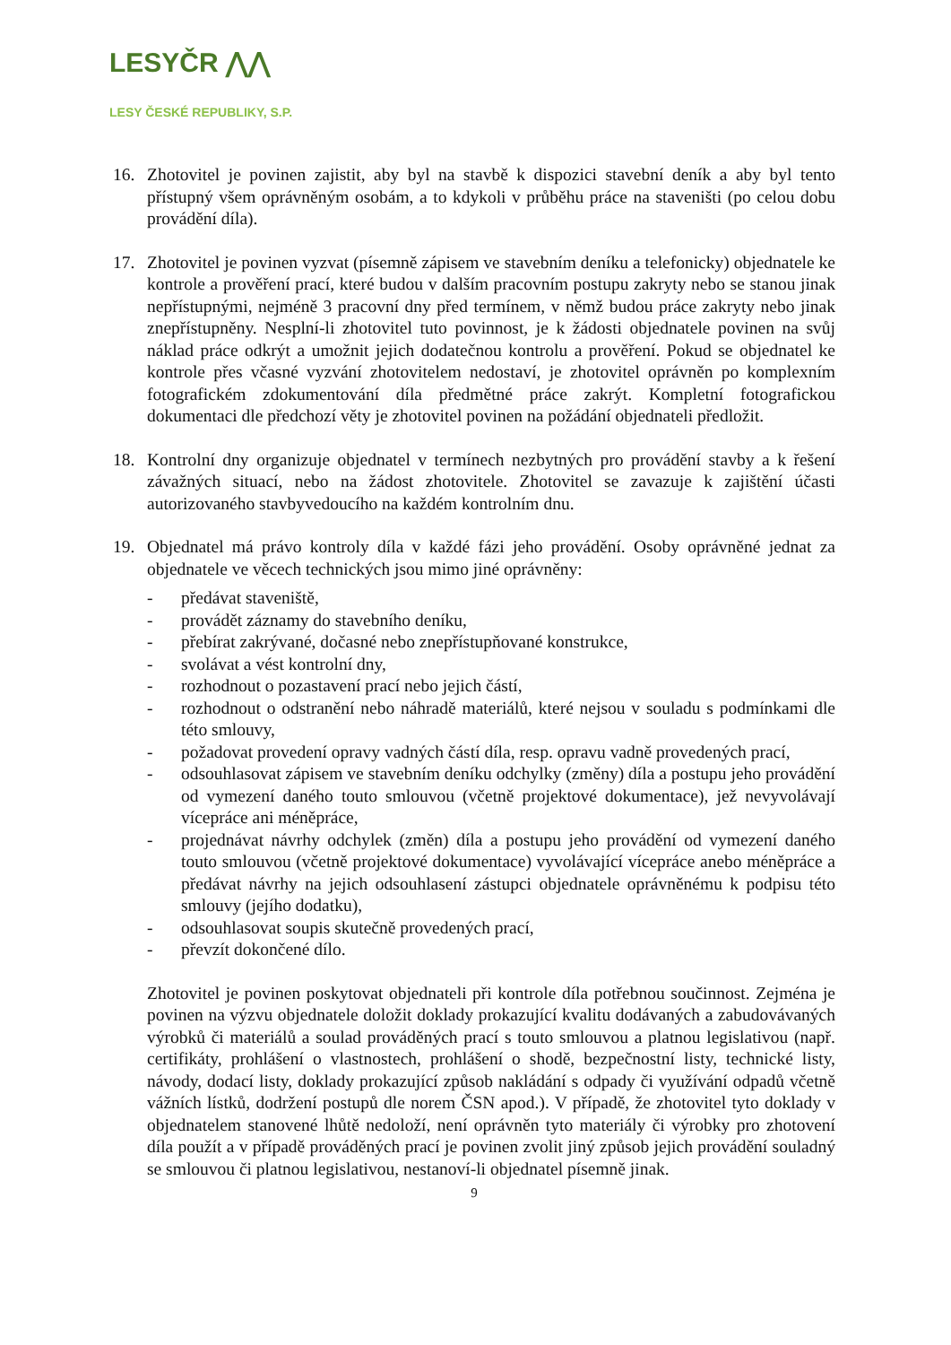LESYČR ⋀⋀
LESY ČESKÉ REPUBLIKY, S.P.
16. Zhotovitel je povinen zajistit, aby byl na stavbě k dispozici stavební deník a aby byl tento přístupný všem oprávněným osobám, a to kdykoli v průběhu práce na staveništi (po celou dobu provádění díla).
17. Zhotovitel je povinen vyzvat (písemně zápisem ve stavebním deníku a telefonicky) objednatele ke kontrole a prověření prací, které budou v dalším pracovním postupu zakryty nebo se stanou jinak nepřístupnými, nejméně 3 pracovní dny před termínem, v němž budou práce zakryty nebo jinak znepřístupněny. Nesplní-li zhotovitel tuto povinnost, je k žádosti objednatele povinen na svůj náklad práce odkrýt a umožnit jejich dodatečnou kontrolu a prověření. Pokud se objednatel ke kontrole přes včasné vyzvání zhotovitelem nedostaví, je zhotovitel oprávněn po komplexním fotografickém zdokumentování díla předmětné práce zakrýt. Kompletní fotografickou dokumentaci dle předchozí věty je zhotovitel povinen na požádání objednateli předložit.
18. Kontrolní dny organizuje objednatel v termínech nezbytných pro provádění stavby a k řešení závažných situací, nebo na žádost zhotovitele. Zhotovitel se zavazuje k zajištění účasti autorizovaného stavbyvedoucího na každém kontrolním dnu.
19. Objednatel má právo kontroly díla v každé fázi jeho provádění. Osoby oprávněné jednat za objednatele ve věcech technických jsou mimo jiné oprávněny:
- předávat staveniště,
- provádět záznamy do stavebního deníku,
- přebírat zakrývané, dočasné nebo znepřístupňované konstrukce,
- svolávat a vést kontrolní dny,
- rozhodnout o pozastavení prací nebo jejich částí,
- rozhodnout o odstranění nebo náhradě materiálů, které nejsou v souladu s podmínkami dle této smlouvy,
- požadovat provedení opravy vadných částí díla, resp. opravu vadně provedených prací,
- odsouhlasovat zápisem ve stavebním deníku odchylky (změny) díla a postupu jeho provádění od vymezení daného touto smlouvou (včetně projektové dokumentace), jež nevyvolávají vícepráce ani méněpráce,
- projednávat návrhy odchylek (změn) díla a postupu jeho provádění od vymezení daného touto smlouvou (včetně projektové dokumentace) vyvolávající vícepráce anebo méněpráce a předávat návrhy na jejich odsouhlasení zástupci objednatele oprávněnému k podpisu této smlouvy (jejího dodatku),
- odsouhlasovat soupis skutečně provedených prací,
- převzít dokončené dílo.
Zhotovitel je povinen poskytovat objednateli při kontrole díla potřebnou součinnost. Zejména je povinen na výzvu objednatele doložit doklady prokazující kvalitu dodávaných a zabudovávaných výrobků či materiálů a soulad prováděných prací s touto smlouvou a platnou legislativou (např. certifikáty, prohlášení o vlastnostech, prohlášení o shodě, bezpečnostní listy, technické listy, návody, dodací listy, doklady prokazující způsob nakládání s odpady či využívání odpadů včetně vážních lístků, dodržení postupů dle norem ČSN apod.). V případě, že zhotovitel tyto doklady v objednatelem stanovené lhůtě nedoloží, není oprávněn tyto materiály či výrobky pro zhotovení díla použít a v případě prováděných prací je povinen zvolit jiný způsob jejich provádění souladný se smlouvou či platnou legislativou, nestanoví-li objednatel písemně jinak.
9